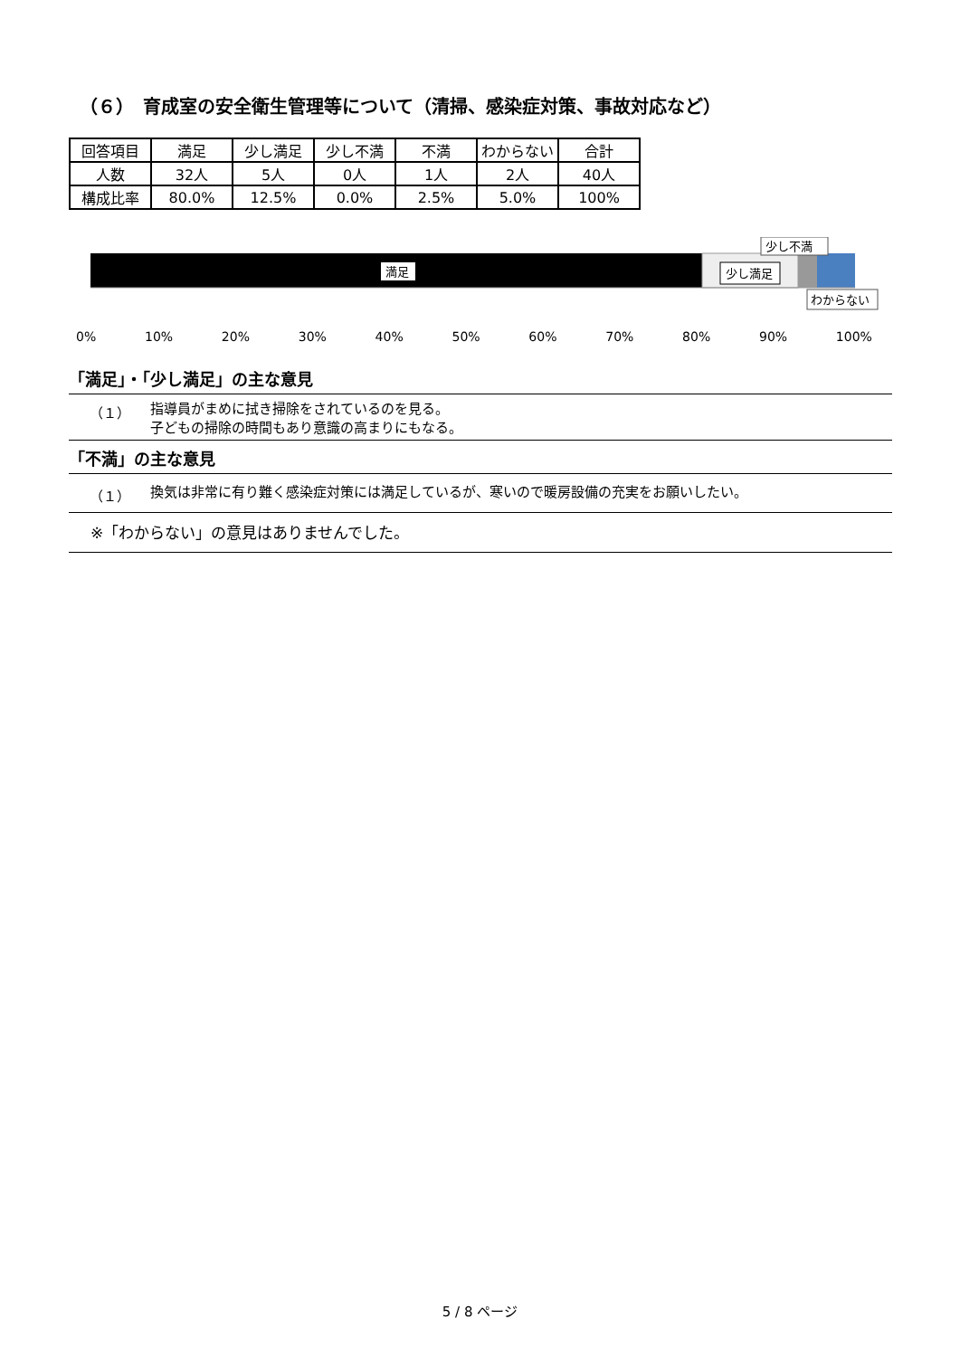（６）　育成室の安全衛生管理等について（清掃、感染症対策、事故対応など）
| 回答項目 | 満足 | 少し満足 | 少し不満 | 不満 | わからない | 合計 |
| --- | --- | --- | --- | --- | --- | --- |
| 人数 | 32人 | 5人 | 0人 | 1人 | 2人 | 40人 |
| 構成比率 | 80.0% | 12.5% | 0.0% | 2.5% | 5.0% | 100% |
満足
少し満足
少し不満
わからない
0% 10% 20% 30% 40% 50% 60% 70% 80% 90% 100%
「満足」・「少し満足」の主な意見
（１） 指導員がまめに拭き掃除をされているのを見る。
子どもの掃除の時間もあり意識の高まりにもなる。
「不満」の主な意見
（１） 換気は非常に有り難く感染症対策には満足しているが、寒いので暖房設備の充実をお願いしたい。
※「わからない」の意見はありませんでした。
5 / 8 ページ